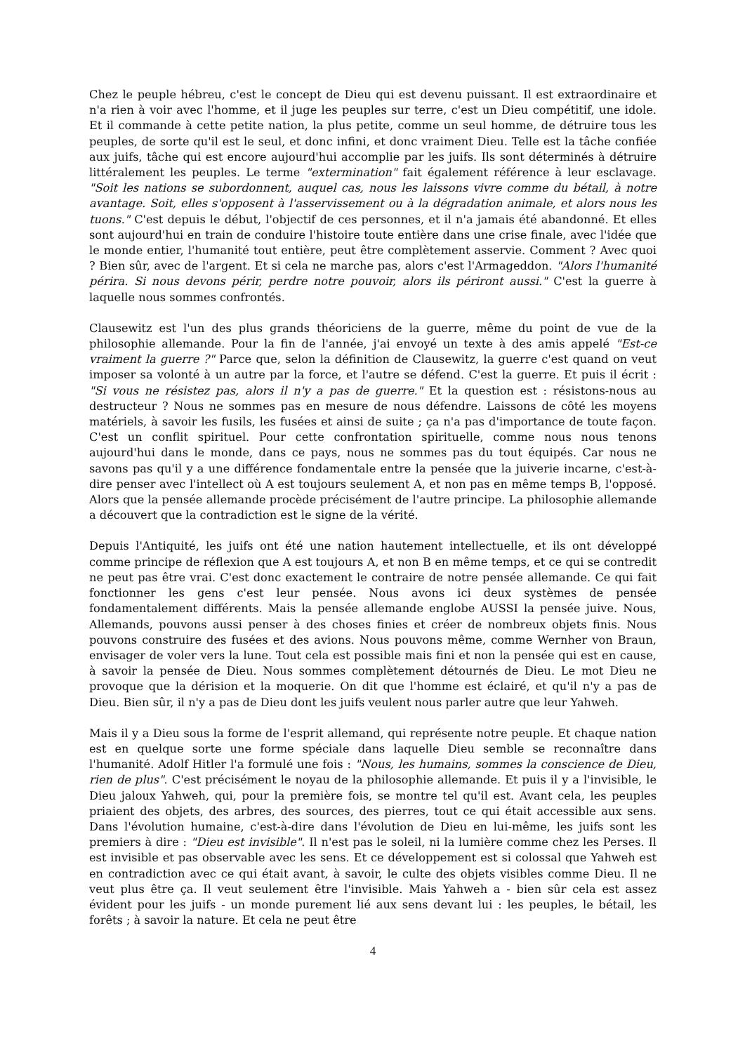Chez le peuple hébreu, c'est le concept de Dieu qui est devenu puissant. Il est extraordinaire et n'a rien à voir avec l'homme, et il juge les peuples sur terre, c'est un Dieu compétitif, une idole. Et il commande à cette petite nation, la plus petite, comme un seul homme, de détruire tous les peuples, de sorte qu'il est le seul, et donc infini, et donc vraiment Dieu. Telle est la tâche confiée aux juifs, tâche qui est encore aujourd'hui accomplie par les juifs. Ils sont déterminés à détruire littéralement les peuples. Le terme "extermination" fait également référence à leur esclavage. "Soit les nations se subordonnent, auquel cas, nous les laissons vivre comme du bétail, à notre avantage. Soit, elles s'opposent à l'asservissement ou à la dégradation animale, et alors nous les tuons." C'est depuis le début, l'objectif de ces personnes, et il n'a jamais été abandonné. Et elles sont aujourd'hui en train de conduire l'histoire toute entière dans une crise finale, avec l'idée que le monde entier, l'humanité tout entière, peut être complètement asservie. Comment ? Avec quoi ? Bien sûr, avec de l'argent. Et si cela ne marche pas, alors c'est l'Armageddon. "Alors l'humanité périra. Si nous devons périr, perdre notre pouvoir, alors ils périront aussi." C'est la guerre à laquelle nous sommes confrontés.
Clausewitz est l'un des plus grands théoriciens de la guerre, même du point de vue de la philosophie allemande. Pour la fin de l'année, j'ai envoyé un texte à des amis appelé "Est-ce vraiment la guerre ?" Parce que, selon la définition de Clausewitz, la guerre c'est quand on veut imposer sa volonté à un autre par la force, et l'autre se défend. C'est la guerre. Et puis il écrit : "Si vous ne résistez pas, alors il n'y a pas de guerre." Et la question est : résistons-nous au destructeur ? Nous ne sommes pas en mesure de nous défendre. Laissons de côté les moyens matériels, à savoir les fusils, les fusées et ainsi de suite ; ça n'a pas d'importance de toute façon. C'est un conflit spirituel. Pour cette confrontation spirituelle, comme nous nous tenons aujourd'hui dans le monde, dans ce pays, nous ne sommes pas du tout équipés. Car nous ne savons pas qu'il y a une différence fondamentale entre la pensée que la juiverie incarne, c'est-à-dire penser avec l'intellect où A est toujours seulement A, et non pas en même temps B, l'opposé. Alors que la pensée allemande procède précisément de l'autre principe. La philosophie allemande a découvert que la contradiction est le signe de la vérité.
Depuis l'Antiquité, les juifs ont été une nation hautement intellectuelle, et ils ont développé comme principe de réflexion que A est toujours A, et non B en même temps, et ce qui se contredit ne peut pas être vrai. C'est donc exactement le contraire de notre pensée allemande. Ce qui fait fonctionner les gens c'est leur pensée. Nous avons ici deux systèmes de pensée fondamentalement différents. Mais la pensée allemande englobe AUSSI la pensée juive. Nous, Allemands, pouvons aussi penser à des choses finies et créer de nombreux objets finis. Nous pouvons construire des fusées et des avions. Nous pouvons même, comme Wernher von Braun, envisager de voler vers la lune. Tout cela est possible mais fini et non la pensée qui est en cause, à savoir la pensée de Dieu. Nous sommes complètement détournés de Dieu. Le mot Dieu ne provoque que la dérision et la moquerie. On dit que l'homme est éclairé, et qu'il n'y a pas de Dieu. Bien sûr, il n'y a pas de Dieu dont les juifs veulent nous parler autre que leur Yahweh.
Mais il y a Dieu sous la forme de l'esprit allemand, qui représente notre peuple. Et chaque nation est en quelque sorte une forme spéciale dans laquelle Dieu semble se reconnaître dans l'humanité. Adolf Hitler l'a formulé une fois : "Nous, les humains, sommes la conscience de Dieu, rien de plus". C'est précisément le noyau de la philosophie allemande. Et puis il y a l'invisible, le Dieu jaloux Yahweh, qui, pour la première fois, se montre tel qu'il est. Avant cela, les peuples priaient des objets, des arbres, des sources, des pierres, tout ce qui était accessible aux sens. Dans l'évolution humaine, c'est-à-dire dans l'évolution de Dieu en lui-même, les juifs sont les premiers à dire : "Dieu est invisible". Il n'est pas le soleil, ni la lumière comme chez les Perses. Il est invisible et pas observable avec les sens. Et ce développement est si colossal que Yahweh est en contradiction avec ce qui était avant, à savoir, le culte des objets visibles comme Dieu. Il ne veut plus être ça. Il veut seulement être l'invisible. Mais Yahweh a - bien sûr cela est assez évident pour les juifs - un monde purement lié aux sens devant lui : les peuples, le bétail, les forêts ; à savoir la nature. Et cela ne peut être
4